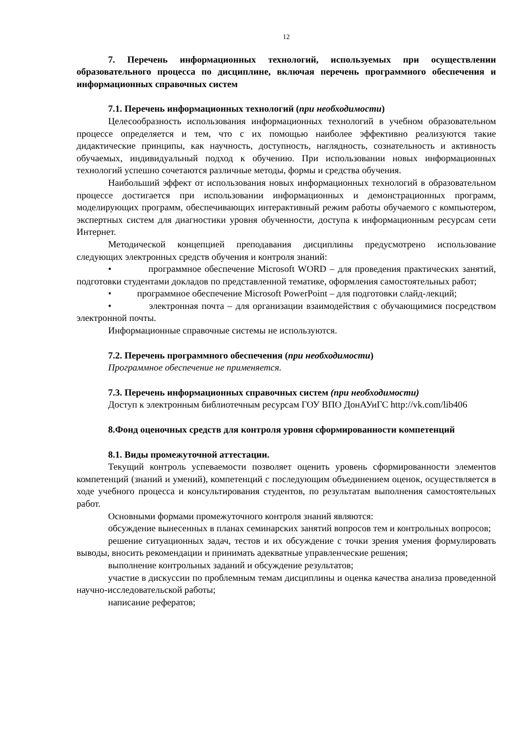12
7. Перечень информационных технологий, используемых при осуществлении образовательного процесса по дисциплине, включая перечень программного обеспечения и информационных справочных систем
7.1. Перечень информационных технологий (при необходимости)
Целесообразность использования информационных технологий в учебном образовательном процессе определяется и тем, что с их помощью наиболее эффективно реализуются такие дидактические принципы, как научность, доступность, наглядность, сознательность и активность обучаемых, индивидуальный подход к обучению. При использовании новых информационных технологий успешно сочетаются различные методы, формы и средства обучения.
Наибольший эффект от использования новых информационных технологий в образовательном процессе достигается при использовании информационных и демонстрационных программ, моделирующих программ, обеспечивающих интерактивный режим работы обучаемого с компьютером, экспертных систем для диагностики уровня обученности, доступа к информационным ресурсам сети Интернет.
Методической концепцией преподавания дисциплины предусмотрено использование следующих электронных средств обучения и контроля знаний:
• программное обеспечение Microsoft WORD – для проведения практических занятий, подготовки студентами докладов по представленной тематике, оформления самостоятельных работ;
• программное обеспечение Microsoft PowerPoint – для подготовки слайд-лекций;
• электронная почта – для организации взаимодействия с обучающимися посредством электронной почты.
Информационные справочные системы не используются.
7.2. Перечень программного обеспечения (при необходимости)
Программное обеспечение не применяется.
7.3. Перечень информационных справочных систем (при необходимости)
Доступ к электронным библиотечным ресурсам ГОУ ВПО ДонАУиГС http://vk.com/lib406
8.Фонд оценочных средств для контроля уровня сформированности компетенций
8.1. Виды промежуточной аттестации.
Текущий контроль успеваемости позволяет оценить уровень сформированности элементов компетенций (знаний и умений), компетенций с последующим объединением оценок, осуществляется в ходе учебного процесса и консультирования студентов, по результатам выполнения самостоятельных работ.
Основными формами промежуточного контроля знаний являются:
обсуждение вынесенных в планах семинарских занятий вопросов тем и контрольных вопросов;
решение ситуационных задач, тестов и их обсуждение с точки зрения умения формулировать выводы, вносить рекомендации и принимать адекватные управленческие решения;
выполнение контрольных заданий и обсуждение результатов;
участие в дискуссии по проблемным темам дисциплины и оценка качества анализа проведенной научно-исследовательской работы;
написание рефератов;